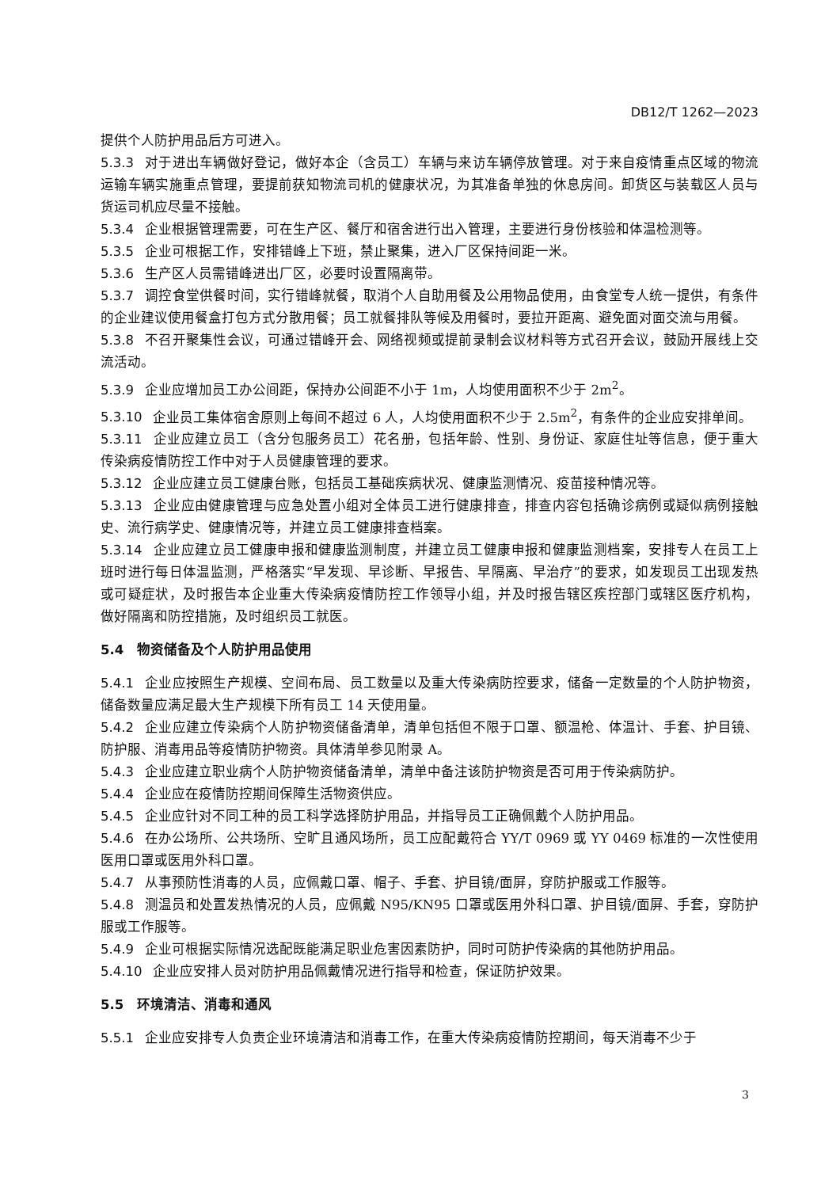DB12/T 1262—2023
提供个人防护用品后方可进入。
5.3.3 对于进出车辆做好登记，做好本企（含员工）车辆与来访车辆停放管理。对于来自疫情重点区域的物流运输车辆实施重点管理，要提前获知物流司机的健康状况，为其准备单独的休息房间。卸货区与装载区人员与货运司机应尽量不接触。
5.3.4 企业根据管理需要，可在生产区、餐厅和宿舍进行出入管理，主要进行身份核验和体温检测等。
5.3.5 企业可根据工作，安排错峰上下班，禁止聚集，进入厂区保持间距一米。
5.3.6 生产区人员需错峰进出厂区，必要时设置隔离带。
5.3.7 调控食堂供餐时间，实行错峰就餐，取消个人自助用餐及公用物品使用，由食堂专人统一提供，有条件的企业建议使用餐盒打包方式分散用餐；员工就餐排队等候及用餐时，要拉开距离、避免面对面交流与用餐。
5.3.8 不召开聚集性会议，可通过错峰开会、网络视频或提前录制会议材料等方式召开会议，鼓励开展线上交流活动。
5.3.9 企业应增加员工办公间距，保持办公间距不小于 1m，人均使用面积不少于 2m<sup>2</sup>。
5.3.10 企业员工集体宿舍原则上每间不超过 6 人，人均使用面积不少于 2.5m<sup>2</sup>，有条件的企业应安排单间。
5.3.11 企业应建立员工（含分包服务员工）花名册，包括年龄、性别、身份证、家庭住址等信息，便于重大传染病疫情防控工作中对于人员健康管理的要求。
5.3.12 企业应建立员工健康台账，包括员工基础疾病状况、健康监测情况、疫苗接种情况等。
5.3.13 企业应由健康管理与应急处置小组对全体员工进行健康排查，排查内容包括确诊病例或疑似病例接触史、流行病学史、健康情况等，并建立员工健康排查档案。
5.3.14 企业应建立员工健康申报和健康监测制度，并建立员工健康申报和健康监测档案，安排专人在员工上班时进行每日体温监测，严格落实“早发现、早诊断、早报告、早隔离、早治疗”的要求，如发现员工出现发热或可疑症状，及时报告本企业重大传染病疫情防控工作领导小组，并及时报告辖区疾控部门或辖区医疗机构，做好隔离和防控措施，及时组织员工就医。
5.4　物资储备及个人防护用品使用
5.4.1 企业应按照生产规模、空间布局、员工数量以及重大传染病防控要求，储备一定数量的个人防护物资，储备数量应满足最大生产规模下所有员工 14 天使用量。
5.4.2 企业应建立传染病个人防护物资储备清单，清单包括但不限于口罩、额温枪、体温计、手套、护目镜、防护服、消毒用品等疫情防护物资。具体清单参见附录 A。
5.4.3 企业应建立职业病个人防护物资储备清单，清单中备注该防护物资是否可用于传染病防护。
5.4.4 企业应在疫情防控期间保障生活物资供应。
5.4.5 企业应针对不同工种的员工科学选择防护用品，并指导员工正确佩戴个人防护用品。
5.4.6 在办公场所、公共场所、空旷且通风场所，员工应配戴符合 YY/T 0969 或 YY 0469 标准的一次性使用医用口罩或医用外科口罩。
5.4.7 从事预防性消毒的人员，应佩戴口罩、帽子、手套、护目镜/面屏，穿防护服或工作服等。
5.4.8 测温员和处置发热情况的人员，应佩戴 N95/KN95 口罩或医用外科口罩、护目镜/面屏、手套，穿防护服或工作服等。
5.4.9 企业可根据实际情况选配既能满足职业危害因素防护，同时可防护传染病的其他防护用品。
5.4.10 企业应安排人员对防护用品佩戴情况进行指导和检查，保证防护效果。
5.5　环境清洁、消毒和通风
5.5.1 企业应安排专人负责企业环境清洁和消毒工作，在重大传染病疫情防控期间，每天消毒不少于
3